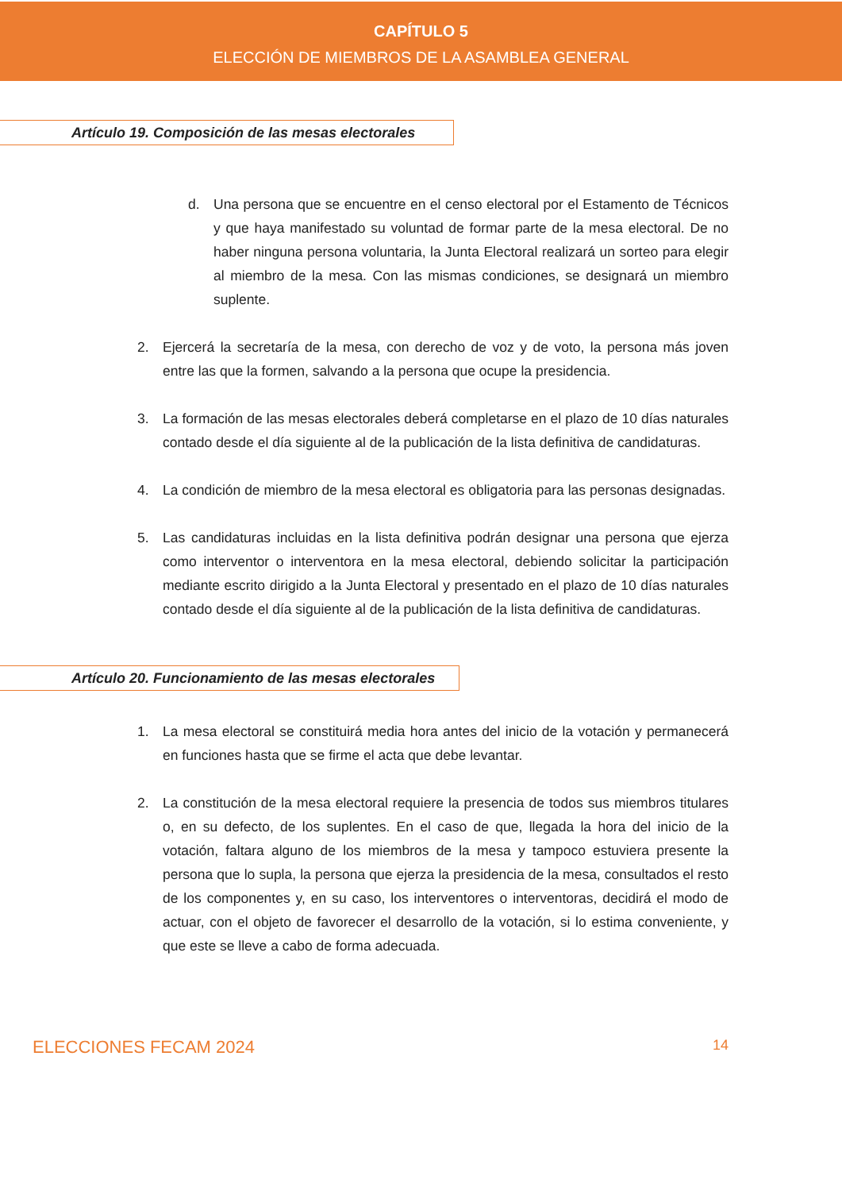CAPÍTULO 5
ELECCIÓN DE MIEMBROS DE LA ASAMBLEA GENERAL
Artículo 19. Composición de las mesas electorales
d. Una persona que se encuentre en el censo electoral por el Estamento de Técnicos y que haya manifestado su voluntad de formar parte de la mesa electoral. De no haber ninguna persona voluntaria, la Junta Electoral realizará un sorteo para elegir al miembro de la mesa. Con las mismas condiciones, se designará un miembro suplente.
2. Ejercerá la secretaría de la mesa, con derecho de voz y de voto, la persona más joven entre las que la formen, salvando a la persona que ocupe la presidencia.
3. La formación de las mesas electorales deberá completarse en el plazo de 10 días naturales contado desde el día siguiente al de la publicación de la lista definitiva de candidaturas.
4. La condición de miembro de la mesa electoral es obligatoria para las personas designadas.
5. Las candidaturas incluidas en la lista definitiva podrán designar una persona que ejerza como interventor o interventora en la mesa electoral, debiendo solicitar la participación mediante escrito dirigido a la Junta Electoral y presentado en el plazo de 10 días naturales contado desde el día siguiente al de la publicación de la lista definitiva de candidaturas.
Artículo 20. Funcionamiento de las mesas electorales
1. La mesa electoral se constituirá media hora antes del inicio de la votación y permanecerá en funciones hasta que se firme el acta que debe levantar.
2. La constitución de la mesa electoral requiere la presencia de todos sus miembros titulares o, en su defecto, de los suplentes. En el caso de que, llegada la hora del inicio de la votación, faltara alguno de los miembros de la mesa y tampoco estuviera presente la persona que lo supla, la persona que ejerza la presidencia de la mesa, consultados el resto de los componentes y, en su caso, los interventores o interventoras, decidirá el modo de actuar, con el objeto de favorecer el desarrollo de la votación, si lo estima conveniente, y que este se lleve a cabo de forma adecuada.
ELECCIONES FECAM 2024 14